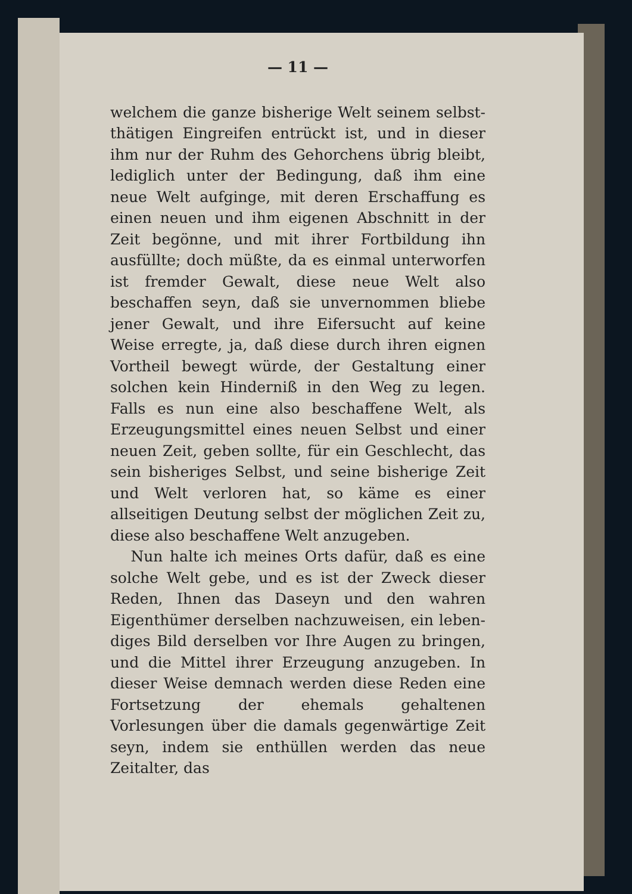— 11 —
welchem die ganze bisherige Welt seinem selbst­thätigen Eingreifen entrückt ist, und in dieser ihm nur der Ruhm des Gehorchens übrig bleibt, lediglich unter der Bedingung, daß ihm eine neue Welt aufginge, mit deren Erschaffung es einen neuen und ihm eigenen Abschnitt in der Zeit be­gönne, und mit ihrer Fortbildung ihn ausfüllte; doch müßte, da es einmal unterworfen ist fremder Gewalt, diese neue Welt also beschaffen seyn, daß sie unvernommen bliebe jener Gewalt, und ihre Eifersucht auf keine Weise erregte, ja, daß diese durch ihren eignen Vortheil bewegt würde, der Gestaltung einer solchen kein Hinderniß in den Weg zu legen. Falls es nun eine also beschaffene Welt, als Erzeugungsmittel eines neuen Selbst und einer neuen Zeit, geben sollte, für ein Ge­schlecht, das sein bisheriges Selbst, und seine bisherige Zeit und Welt verloren hat, so käme es einer allseitigen Deutung selbst der möglichen Zeit zu, diese also beschaffene Welt anzugeben.
Nun halte ich meines Orts dafür, daß es eine solche Welt gebe, und es ist der Zweck dieser Reden, Ihnen das Daseyn und den wahren Eigenthümer derselben nachzuweisen, ein leben­diges Bild derselben vor Ihre Augen zu bringen, und die Mittel ihrer Erzeugung anzugeben. In dieser Weise demnach werden diese Reden eine Fortsetzung der ehemals gehaltenen Vorlesungen über die damals gegenwärtige Zeit seyn, indem sie enthüllen werden das neue Zeitalter, das